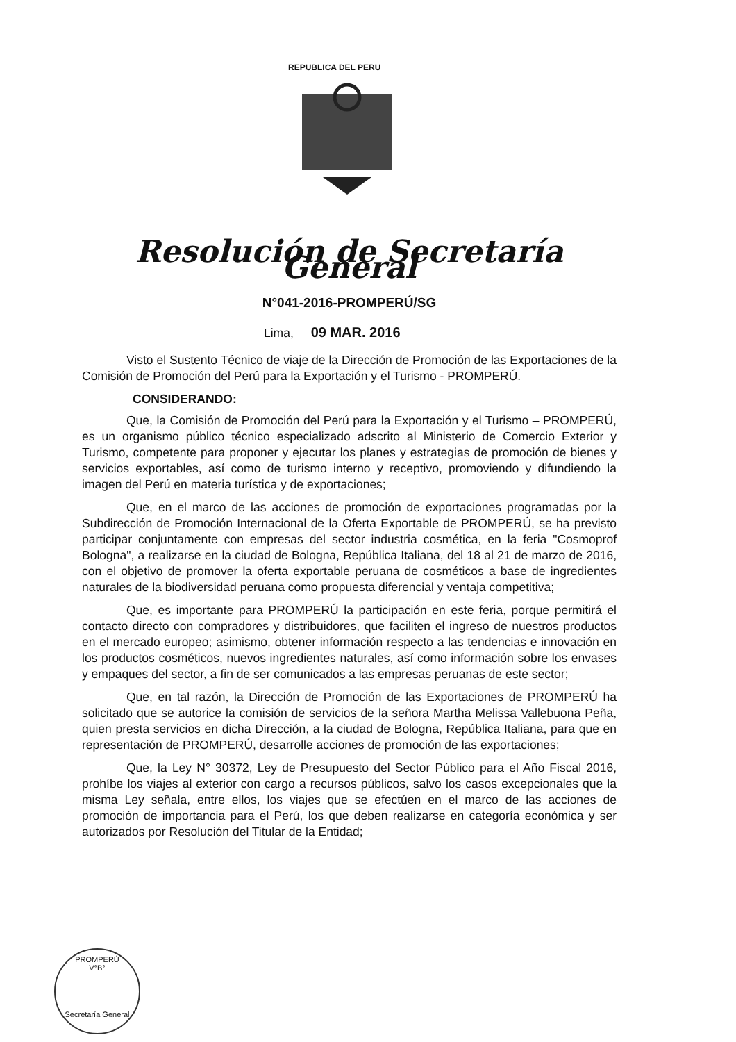REPUBLICA DEL PERU
Resolución de Secretaría General
N°041-2016-PROMPERÚ/SG
Lima, 09 MAR. 2016
Visto el Sustento Técnico de viaje de la Dirección de Promoción de las Exportaciones de la Comisión de Promoción del Perú para la Exportación y el Turismo - PROMPERÚ.
CONSIDERANDO:
Que, la Comisión de Promoción del Perú para la Exportación y el Turismo – PROMPERÚ, es un organismo público técnico especializado adscrito al Ministerio de Comercio Exterior y Turismo, competente para proponer y ejecutar los planes y estrategias de promoción de bienes y servicios exportables, así como de turismo interno y receptivo, promoviendo y difundiendo la imagen del Perú en materia turística y de exportaciones;
Que, en el marco de las acciones de promoción de exportaciones programadas por la Subdirección de Promoción Internacional de la Oferta Exportable de PROMPERÚ, se ha previsto participar conjuntamente con empresas del sector industria cosmética, en la feria "Cosmoprof Bologna", a realizarse en la ciudad de Bologna, República Italiana, del 18 al 21 de marzo de 2016, con el objetivo de promover la oferta exportable peruana de cosméticos a base de ingredientes naturales de la biodiversidad peruana como propuesta diferencial y ventaja competitiva;
Que, es importante para PROMPERÚ la participación en este feria, porque permitirá el contacto directo con compradores y distribuidores, que faciliten el ingreso de nuestros productos en el mercado europeo; asimismo, obtener información respecto a las tendencias e innovación en los productos cosméticos, nuevos ingredientes naturales, así como información sobre los envases y empaques del sector, a fin de ser comunicados a las empresas peruanas de este sector;
Que, en tal razón, la Dirección de Promoción de las Exportaciones de PROMPERÚ ha solicitado que se autorice la comisión de servicios de la señora Martha Melissa Vallebuona Peña, quien presta servicios en dicha Dirección, a la ciudad de Bologna, República Italiana, para que en representación de PROMPERÚ, desarrolle acciones de promoción de las exportaciones;
Que, la Ley N° 30372, Ley de Presupuesto del Sector Público para el Año Fiscal 2016, prohíbe los viajes al exterior con cargo a recursos públicos, salvo los casos excepcionales que la misma Ley señala, entre ellos, los viajes que se efectúen en el marco de las acciones de promoción de importancia para el Perú, los que deben realizarse en categoría económica y ser autorizados por Resolución del Titular de la Entidad;
PROMPERÚ
V°B°
Secretaría General